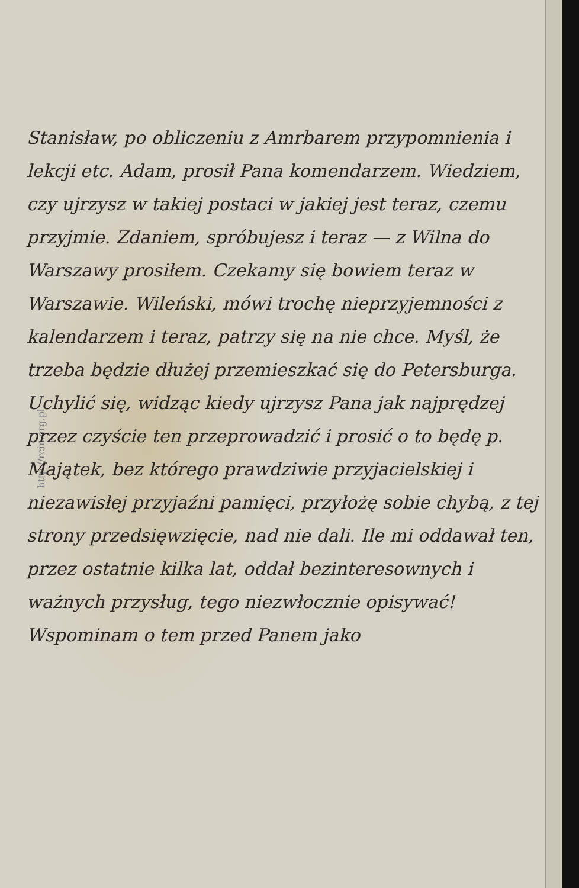http://rcin.org.pl
Stanisław, po obliczeniu z Amrbarem przypomnienia i lekcji etc. Adam, prosił Pana komendarzem. Wiedziem, czy ujrzysz w takiej postaci w jakiej jest teraz, czemu przyjmie. Zdaniem, spróbujesz i teraz — z Wilna do Warszawy prosiłem. Czekamy się bowiem teraz w Warszawie. Wileński, mówi trochę nieprzyjemności z kalendarzem i teraz, patrzy się na nie chce. Myśl, że trzeba będzie dłużej przemieszkać się do Petersburga. Uchylić się, widząc kiedy ujrzysz Pana jak najprędzej przez czyście ten przeprowadzić i prosić o to będę p. Majątek, bez którego prawdziwie przyjacielskiej i niezawisłej przyjaźni pamięci, przyłożę sobie chybą, z tej strony przedsięwzięcie, nad nie dali. Ile mi oddawał ten, przez ostatnie kilka lat, oddał bezinteresownych i ważnych przysług, tego niezwłocznie opisywać! Wspominam o tem przed Panem jako